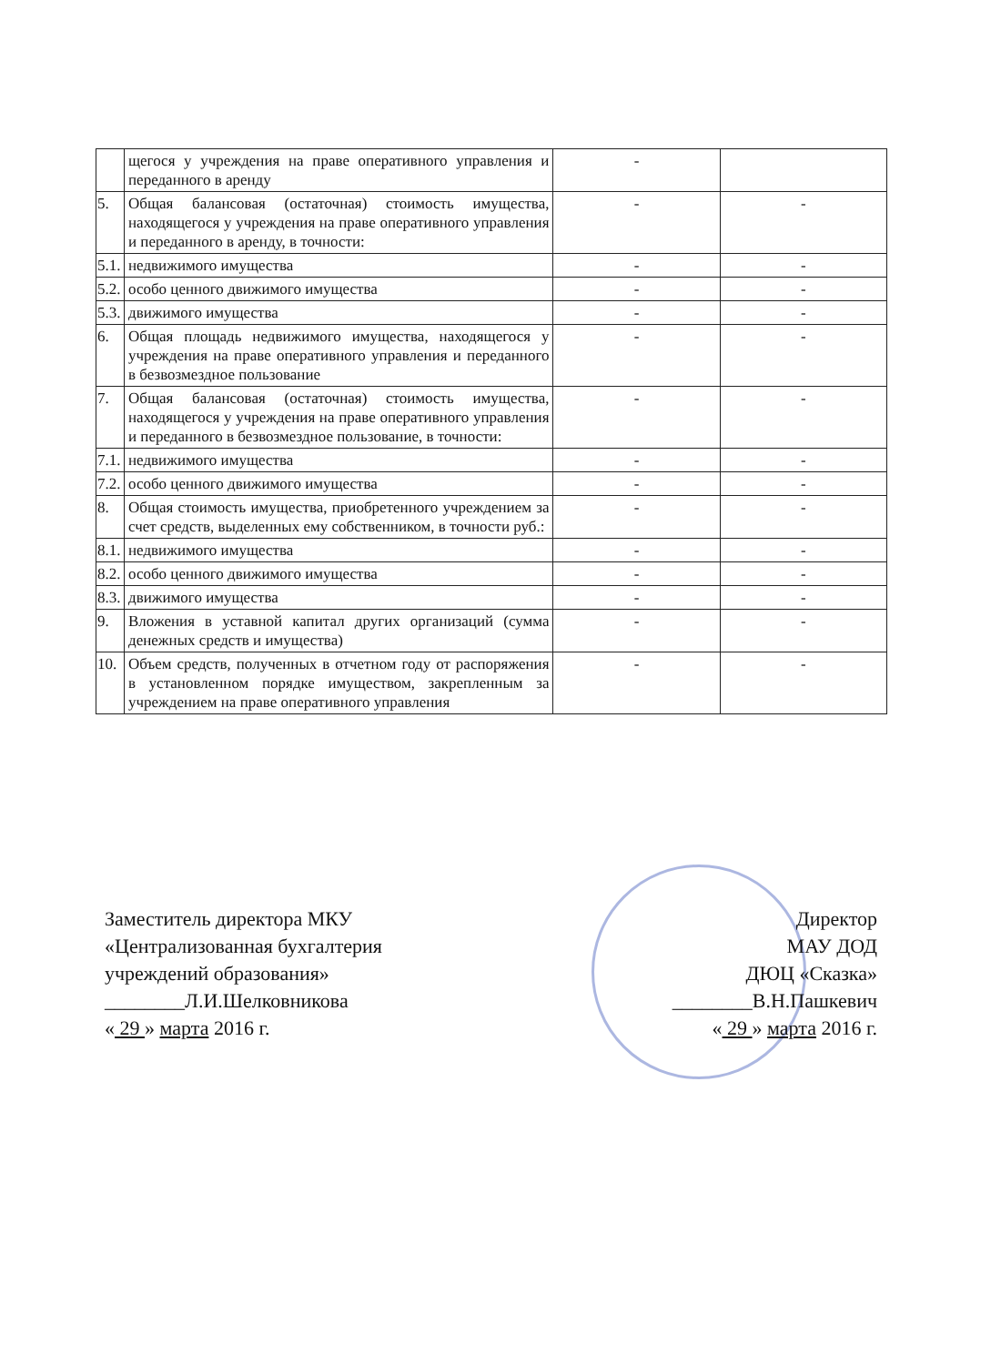| | щегося у учреждения на праве оперативного управления и переданного в аренду | - | |
| 5. | Общая балансовая (остаточная) стоимость имущества, находящегося у учреждения на праве оперативного управления и переданного в аренду, в точности: | - | - |
| 5.1. | недвижимого имущества | - | - |
| 5.2. | особо ценного движимого имущества | - | - |
| 5.3. | движимого имущества | - | - |
| 6. | Общая площадь недвижимого имущества, находящегося у учреждения на праве оперативного управления и переданного в безвозмездное пользование | - | - |
| 7. | Общая балансовая (остаточная) стоимость имущества, находящегося у учреждения на праве оперативного управления и переданного в безвозмездное пользование, в точности: | - | - |
| 7.1. | недвижимого имущества | - | - |
| 7.2. | особо ценного движимого имущества | - | - |
| 8. | Общая стоимость имущества, приобретенного учреждением за счет средств, выделенных ему собственником, в точности руб.: | - | - |
| 8.1. | недвижимого имущества | - | - |
| 8.2. | особо ценного движимого имущества | - | - |
| 8.3. | движимого имущества | - | - |
| 9. | Вложения в уставной капитал других организаций (сумма денежных средств и имущества) | - | - |
| 10. | Объем средств, полученных в отчетном году от распоряжения в установленном порядке имуществом, закрепленным за учреждением на праве оперативного управления | - | - |
Заместитель директора МКУ
«Централизованная бухгалтерия
учреждений образования»
________Л.И.Шелковникова
« 29 » марта 2016 г.
Директор
МАУ ДОД
ДЮЦ «Сказка»
________В.Н.Пашкевич
« 29 » марта 2016 г.